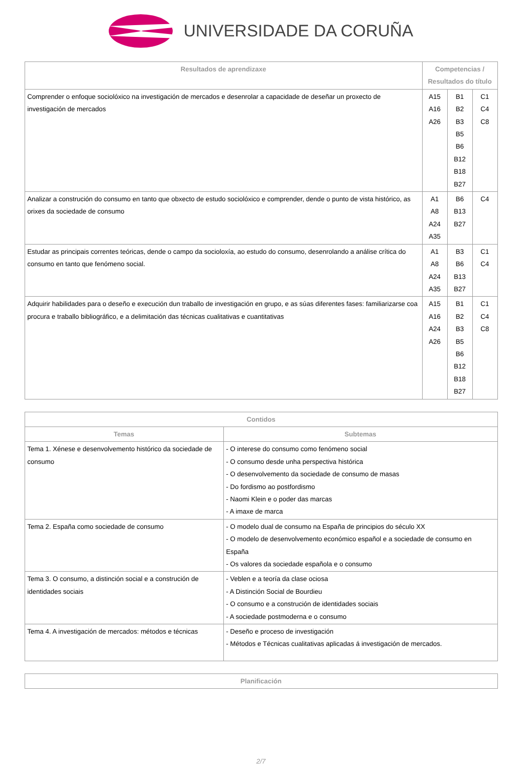UNIVERSIDADE DA CORUÑA
| Resultados de aprendizaxe | Competencias / Resultados do título | | |
| --- | --- | --- | --- |
| Comprender o enfoque sociolóxico na investigación de mercados e desenrolar a capacidade de deseñar un proxecto de investigación de mercados | A15 A16 A26 | B1 B2 B3 B5 B6 B12 B18 B27 | C1 C4 C8 |
| Analizar a construción do consumo en tanto que obxecto de estudo sociolóxico e comprender, dende o punto de vista histórico, as orixes da sociedade de consumo | A1 A8 A24 A35 | B6 B13 B27 | C4 |
| Estudar as principais correntes teóricas, dende o campo da socioloxía, ao estudo do consumo, desenrolando a análise crítica do consumo en tanto que fenómeno social. | A1 A8 A24 A35 | B3 B6 B13 B27 | C1 C4 |
| Adquirir habilidades para o deseño e execución dun traballo de investigación en grupo, e as súas diferentes fases: familiarizarse coa procura e traballo bibliográfico, e a delimitación das técnicas cualitativas e cuantitativas | A15 A16 A24 A26 | B1 B2 B3 B5 B6 B12 B18 B27 | C1 C4 C8 |
| Contidos | |
| --- | --- |
| Temas | Subtemas |
| Tema 1. Xénese e desenvolvemento histórico da sociedade de consumo | - O interese do consumo como fenómeno social - O consumo desde unha perspectiva histórica - O desenvolvemento da sociedade de consumo de masas - Do fordismo ao postfordismo - Naomi Klein e o poder das marcas - A imaxe de marca |
| Tema 2. España como sociedade de consumo | - O modelo dual de consumo na España de principios do século XX - O modelo de desenvolvemento económico español e a sociedade de consumo en España - Os valores da sociedade española e o consumo |
| Tema 3. O consumo, a distinción social e a construción de identidades sociais | - Veblen e a teoría da clase ociosa - A Distinción Social de Bourdieu - O consumo e a construción de identidades sociais - A sociedade postmoderna e o consumo |
| Tema 4. A investigación de mercados: métodos e técnicas | - Deseño e proceso de investigación - Métodos e Técnicas cualitativas aplicadas á investigación de mercados. |
| Planificación |
| --- |
2/7